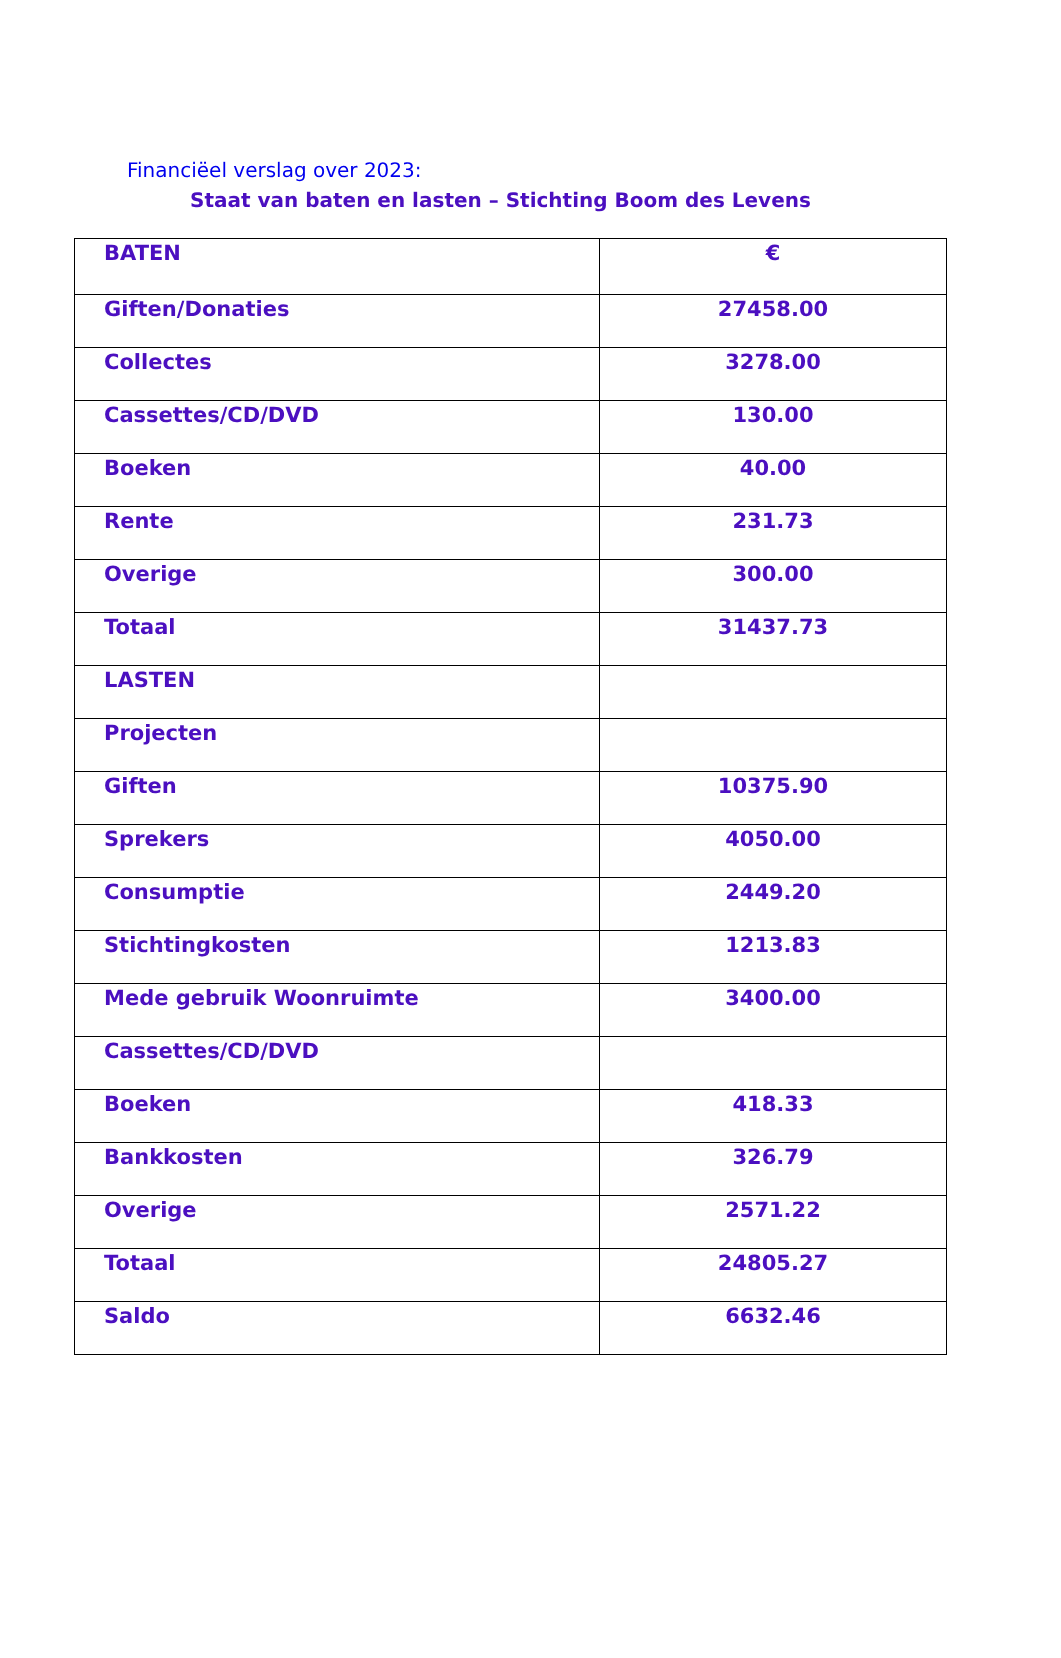Financiëel verslag over 2023:
Staat van baten en lasten – Stichting Boom des Levens
| BATEN | € |
| Giften/Donaties | 27458.00 |
| Collectes | 3278.00 |
| Cassettes/CD/DVD | 130.00 |
| Boeken | 40.00 |
| Rente | 231.73 |
| Overige | 300.00 |
| Totaal | 31437.73 |
| LASTEN | |
| Projecten | |
| Giften | 10375.90 |
| Sprekers | 4050.00 |
| Consumptie | 2449.20 |
| Stichtingkosten | 1213.83 |
| Mede gebruik Woonruimte | 3400.00 |
| Cassettes/CD/DVD | |
| Boeken | 418.33 |
| Bankkosten | 326.79 |
| Overige | 2571.22 |
| Totaal | 24805.27 |
| Saldo | 6632.46 |